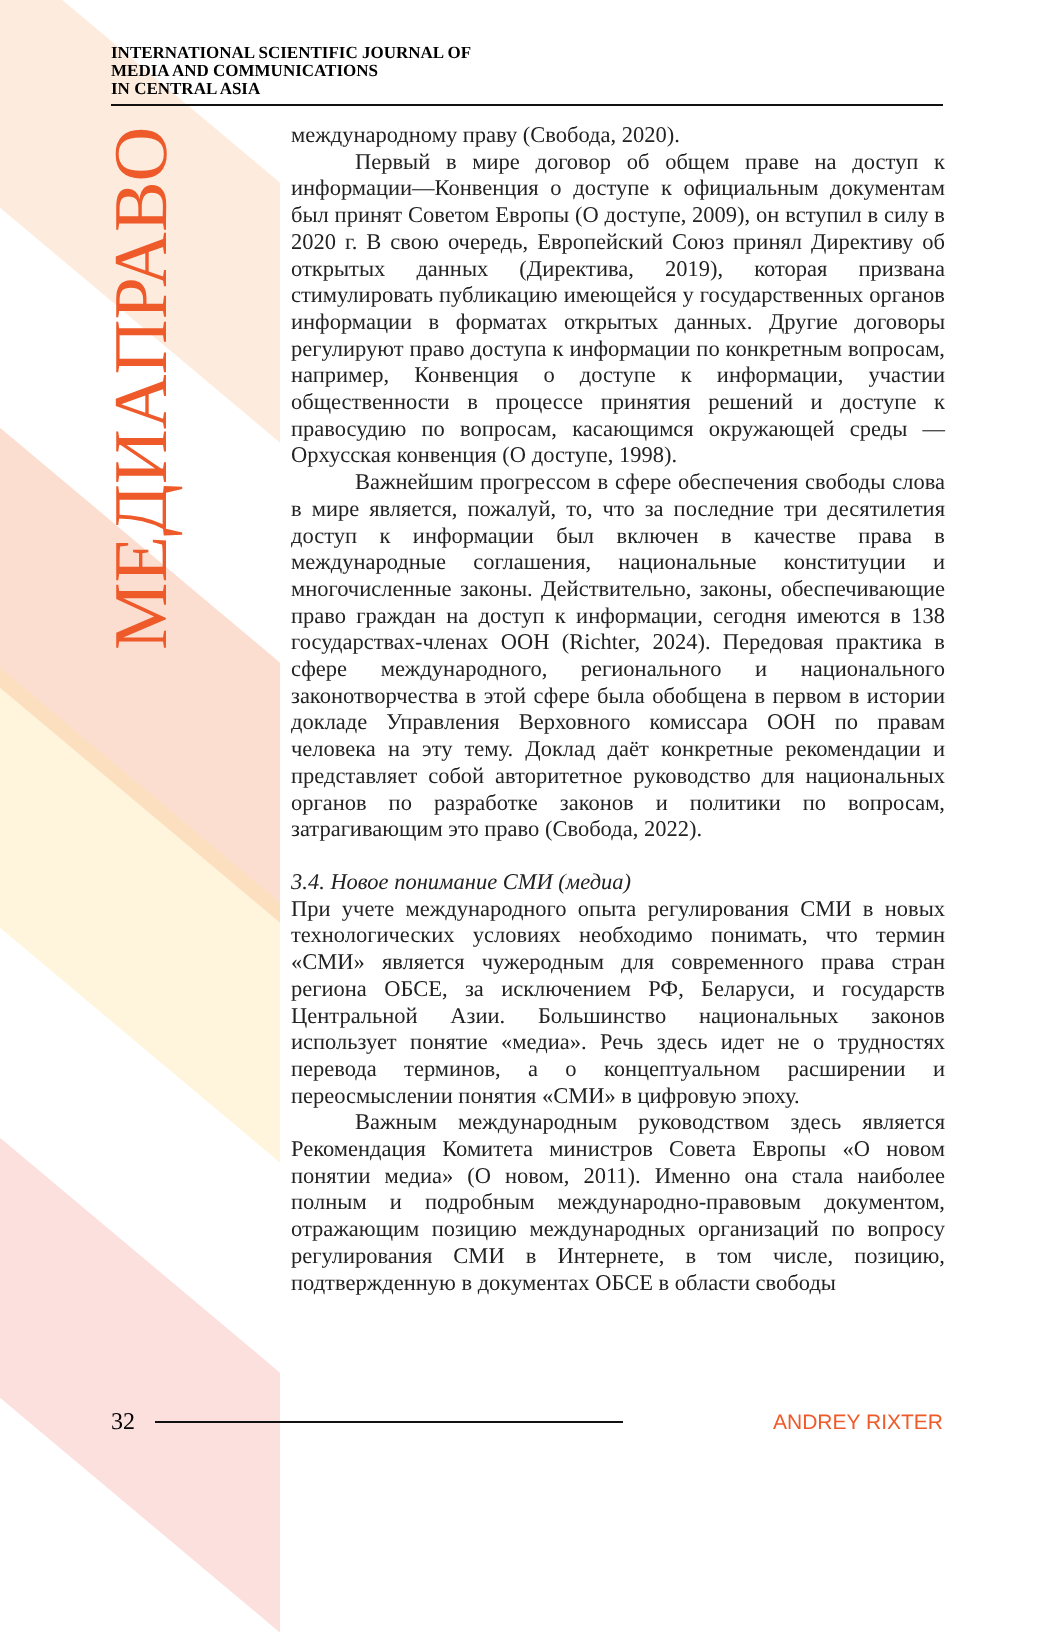INTERNATIONAL SCIENTIFIC JOURNAL OF
MEDIA AND COMMUNICATIONS
IN CENTRAL ASIA
МЕДИАПРАВО
международному праву (Свобода, 2020).
Первый в мире договор об общем праве на доступ к информации—Конвенция о доступе к официальным документам был принят Советом Европы (О доступе, 2009), он вступил в силу в 2020 г. В свою очередь, Европейский Союз принял Директиву об открытых данных (Директива, 2019), которая призвана стимулировать публикацию имеющейся у государственных органов информации в форматах открытых данных. Другие договоры регулируют право доступа к информации по конкретным вопросам, например, Конвенция о доступе к информации, участии общественности в процессе принятия решений и доступе к правосудию по вопросам, касающимся окружающей среды — Орхусская конвенция (О доступе, 1998).
Важнейшим прогрессом в сфере обеспечения свободы слова в мире является, пожалуй, то, что за последние три десятилетия доступ к информации был включен в качестве права в международные соглашения, национальные конституции и многочисленные законы. Действительно, законы, обеспечивающие право граждан на доступ к информации, сегодня имеются в 138 государствах-членах ООН (Richter, 2024). Передовая практика в сфере международного, регионального и национального законотворчества в этой сфере была обобщена в первом в истории докладе Управления Верховного комиссара ООН по правам человека на эту тему. Доклад даёт конкретные рекомендации и представляет собой авторитетное руководство для национальных органов по разработке законов и политики по вопросам, затрагивающим это право (Свобода, 2022).
3.4. Новое понимание СМИ (медиа)
При учете международного опыта регулирования СМИ в новых технологических условиях необходимо понимать, что термин «СМИ» является чужеродным для современного права стран региона ОБСЕ, за исключением РФ, Беларуси, и государств Центральной Азии. Большинство национальных законов использует понятие «медиа». Речь здесь идет не о трудностях перевода терминов, а о концептуальном расширении и переосмыслении понятия «СМИ» в цифровую эпоху.
Важным международным руководством здесь является Рекомендация Комитета министров Совета Европы «О новом понятии медиа» (О новом, 2011). Именно она стала наиболее полным и подробным международно-правовым документом, отражающим позицию международных организаций по вопросу регулирования СМИ в Интернете, в том числе, позицию, подтвержденную в документах ОБСЕ в области свободы
32 ANDREY RIXTER